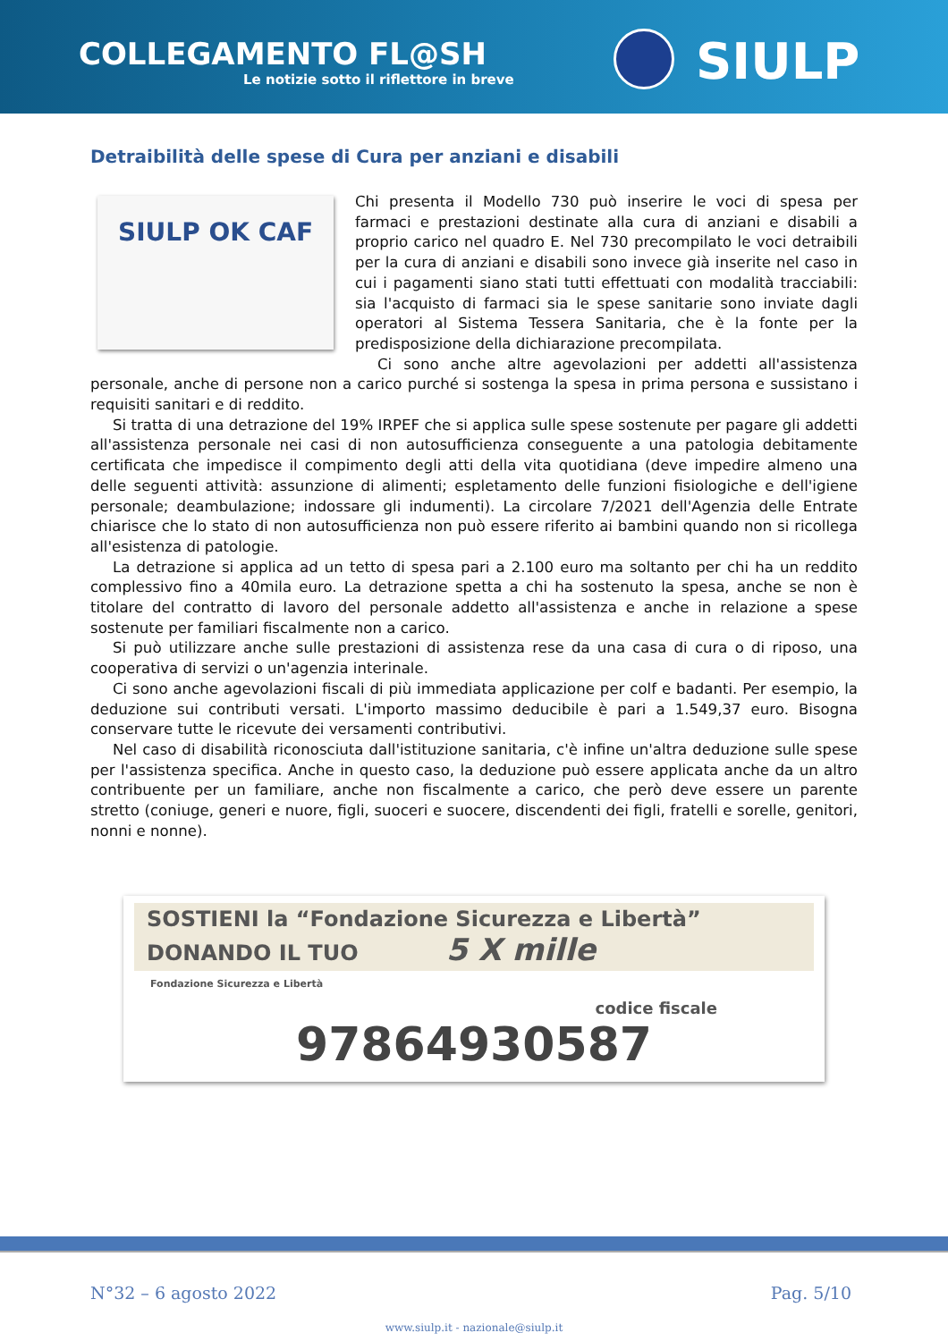COLLEGAMENTO FL@SH
Le notizie sotto il riflettore in breve
SIULP
Detraibilità delle spese di Cura per anziani e disabili
SIULP OK CAF
Chi presenta il Modello 730 può inserire le voci di spesa per farmaci e prestazioni destinate alla cura di anziani e disabili a proprio carico nel quadro E. Nel 730 precompilato le voci detraibili per la cura di anziani e disabili sono invece già inserite nel caso in cui i pagamenti siano stati tutti effettuati con modalità tracciabili: sia l'acquisto di farmaci sia le spese sanitarie sono inviate dagli operatori al Sistema Tessera Sanitaria, che è la fonte per la predisposizione della dichiarazione precompilata.
Ci sono anche altre agevolazioni per addetti all'assistenza personale, anche di persone non a carico purché si sostenga la spesa in prima persona e sussistano i requisiti sanitari e di reddito.
Si tratta di una detrazione del 19% IRPEF che si applica sulle spese sostenute per pagare gli addetti all'assistenza personale nei casi di non autosufficienza conseguente a una patologia debitamente certificata che impedisce il compimento degli atti della vita quotidiana (deve impedire almeno una delle seguenti attività: assunzione di alimenti; espletamento delle funzioni fisiologiche e dell'igiene personale; deambulazione; indossare gli indumenti). La circolare 7/2021 dell'Agenzia delle Entrate chiarisce che lo stato di non autosufficienza non può essere riferito ai bambini quando non si ricollega all'esistenza di patologie.
La detrazione si applica ad un tetto di spesa pari a 2.100 euro ma soltanto per chi ha un reddito complessivo fino a 40mila euro. La detrazione spetta a chi ha sostenuto la spesa, anche se non è titolare del contratto di lavoro del personale addetto all'assistenza e anche in relazione a spese sostenute per familiari fiscalmente non a carico.
Si può utilizzare anche sulle prestazioni di assistenza rese da una casa di cura o di riposo, una cooperativa di servizi o un'agenzia interinale.
Ci sono anche agevolazioni fiscali di più immediata applicazione per colf e badanti. Per esempio, la deduzione sui contributi versati. L'importo massimo deducibile è pari a 1.549,37 euro. Bisogna conservare tutte le ricevute dei versamenti contributivi.
Nel caso di disabilità riconosciuta dall'istituzione sanitaria, c'è infine un'altra deduzione sulle spese per l'assistenza specifica. Anche in questo caso, la deduzione può essere applicata anche da un altro contribuente per un familiare, anche non fiscalmente a carico, che però deve essere un parente stretto (coniuge, generi e nuore, figli, suoceri e suocere, discendenti dei figli, fratelli e sorelle, genitori, nonni e nonne).
SOSTIENI la “Fondazione Sicurezza e Libertà”
DONANDO IL TUO 5 X mille
Fondazione Sicurezza e Libertà
codice fiscale
97864930587
N°32 – 6 agosto 2022 Pag. 5/10
www.siulp.it - nazionale@siulp.it